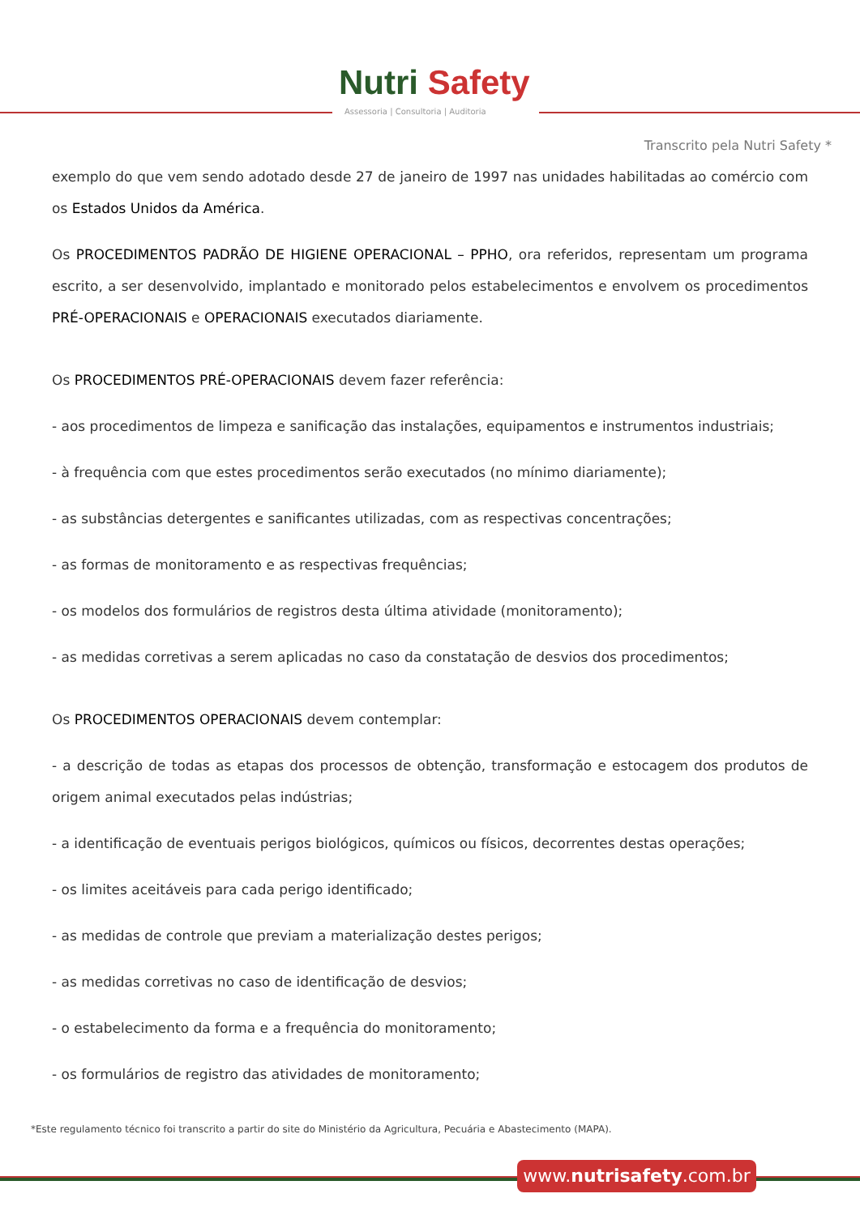Nutri Safety
Assessoria | Consultoria | Auditoria
Transcrito pela Nutri Safety *
exemplo do que vem sendo adotado desde 27 de janeiro de 1997 nas unidades habilitadas ao comércio com os Estados Unidos da América.
Os PROCEDIMENTOS PADRÃO DE HIGIENE OPERACIONAL – PPHO, ora referidos, representam um programa escrito, a ser desenvolvido, implantado e monitorado pelos estabelecimentos e envolvem os procedimentos PRÉ-OPERACIONAIS e OPERACIONAIS executados diariamente.
Os PROCEDIMENTOS PRÉ-OPERACIONAIS devem fazer referência:
- aos procedimentos de limpeza e sanificação das instalações, equipamentos e instrumentos industriais;
- à frequência com que estes procedimentos serão executados (no mínimo diariamente);
- as substâncias detergentes e sanificantes utilizadas, com as respectivas concentrações;
- as formas de monitoramento e as respectivas frequências;
- os modelos dos formulários de registros desta última atividade (monitoramento);
- as medidas corretivas a serem aplicadas no caso da constatação de desvios dos procedimentos;
Os PROCEDIMENTOS OPERACIONAIS devem contemplar:
- a descrição de todas as etapas dos processos de obtenção, transformação e estocagem dos produtos de origem animal executados pelas indústrias;
- a identificação de eventuais perigos biológicos, químicos ou físicos, decorrentes destas operações;
- os limites aceitáveis para cada perigo identificado;
- as medidas de controle que previam a materialização destes perigos;
- as medidas corretivas no caso de identificação de desvios;
- o estabelecimento da forma e a frequência do monitoramento;
- os formulários de registro das atividades de monitoramento;
*Este regulamento técnico foi transcrito a partir do site do Ministério da Agricultura, Pecuária e Abastecimento (MAPA).
www.nutrisafety.com.br